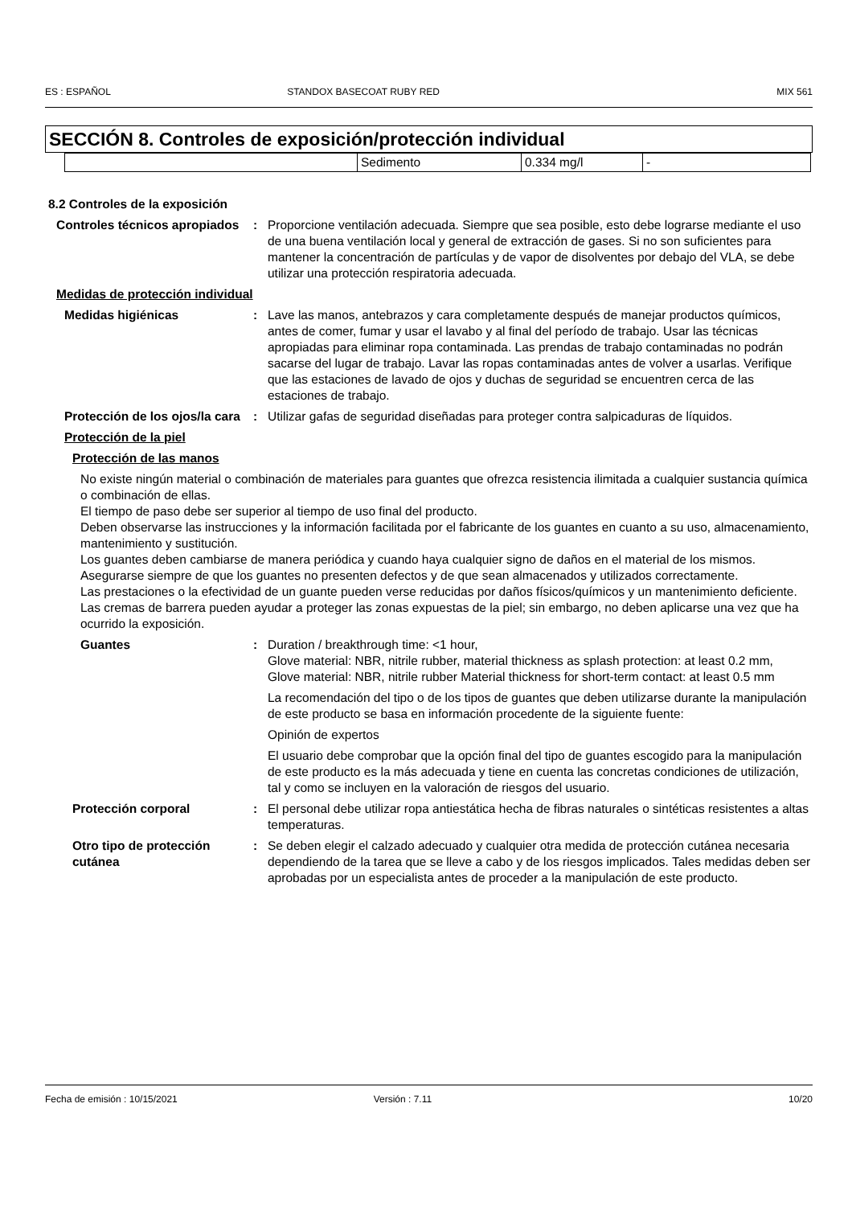ES : ESPAÑOL STANDOX BASECOAT RUBY RED MIX 561
SECCIÓN 8. Controles de exposición/protección individual
| | Sedimento | 0.334 mg/l | - |
8.2 Controles de la exposición
Controles técnicos apropiados
: Proporcione ventilación adecuada. Siempre que sea posible, esto debe lograrse mediante el uso de una buena ventilación local y general de extracción de gases. Si no son suficientes para mantener la concentración de partículas y de vapor de disolventes por debajo del VLA, se debe utilizar una protección respiratoria adecuada.
Medidas de protección individual
Medidas higiénicas : Lave las manos, antebrazos y cara completamente después de manejar productos químicos, antes de comer, fumar y usar el lavabo y al final del período de trabajo. Usar las técnicas apropiadas para eliminar ropa contaminada. Las prendas de trabajo contaminadas no podrán sacarse del lugar de trabajo. Lavar las ropas contaminadas antes de volver a usarlas. Verifique que las estaciones de lavado de ojos y duchas de seguridad se encuentren cerca de las estaciones de trabajo.
Protección de los ojos/la cara
: Utilizar gafas de seguridad diseñadas para proteger contra salpicaduras de líquidos.
Protección de la piel
Protección de las manos
No existe ningún material o combinación de materiales para guantes que ofrezca resistencia ilimitada a cualquier sustancia química o combinación de ellas.
El tiempo de paso debe ser superior al tiempo de uso final del producto.
Deben observarse las instrucciones y la información facilitada por el fabricante de los guantes en cuanto a su uso, almacenamiento, mantenimiento y sustitución.
Los guantes deben cambiarse de manera periódica y cuando haya cualquier signo de daños en el material de los mismos.
Asegurarse siempre de que los guantes no presenten defectos y de que sean almacenados y utilizados correctamente.
Las prestaciones o la efectividad de un guante pueden verse reducidas por daños físicos/químicos y un mantenimiento deficiente.
Las cremas de barrera pueden ayudar a proteger las zonas expuestas de la piel; sin embargo, no deben aplicarse una vez que ha ocurrido la exposición.
Guantes : Duration / breakthrough time: <1 hour,
Glove material: NBR, nitrile rubber, material thickness as splash protection: at least 0.2 mm,
Glove material: NBR, nitrile rubber Material thickness for short-term contact: at least 0.5 mm
La recomendación del tipo o de los tipos de guantes que deben utilizarse durante la manipulación de este producto se basa en información procedente de la siguiente fuente:
Opinión de expertos
El usuario debe comprobar que la opción final del tipo de guantes escogido para la manipulación de este producto es la más adecuada y tiene en cuenta las concretas condiciones de utilización, tal y como se incluyen en la valoración de riesgos del usuario.
Protección corporal : El personal debe utilizar ropa antiestática hecha de fibras naturales o sintéticas resistentes a altas temperaturas.
Otro tipo de protección cutánea
: Se deben elegir el calzado adecuado y cualquier otra medida de protección cutánea necesaria dependiendo de la tarea que se lleve a cabo y de los riesgos implicados. Tales medidas deben ser aprobadas por un especialista antes de proceder a la manipulación de este producto.
Fecha de emisión : 10/15/2021 Versión : 7.11 10/20